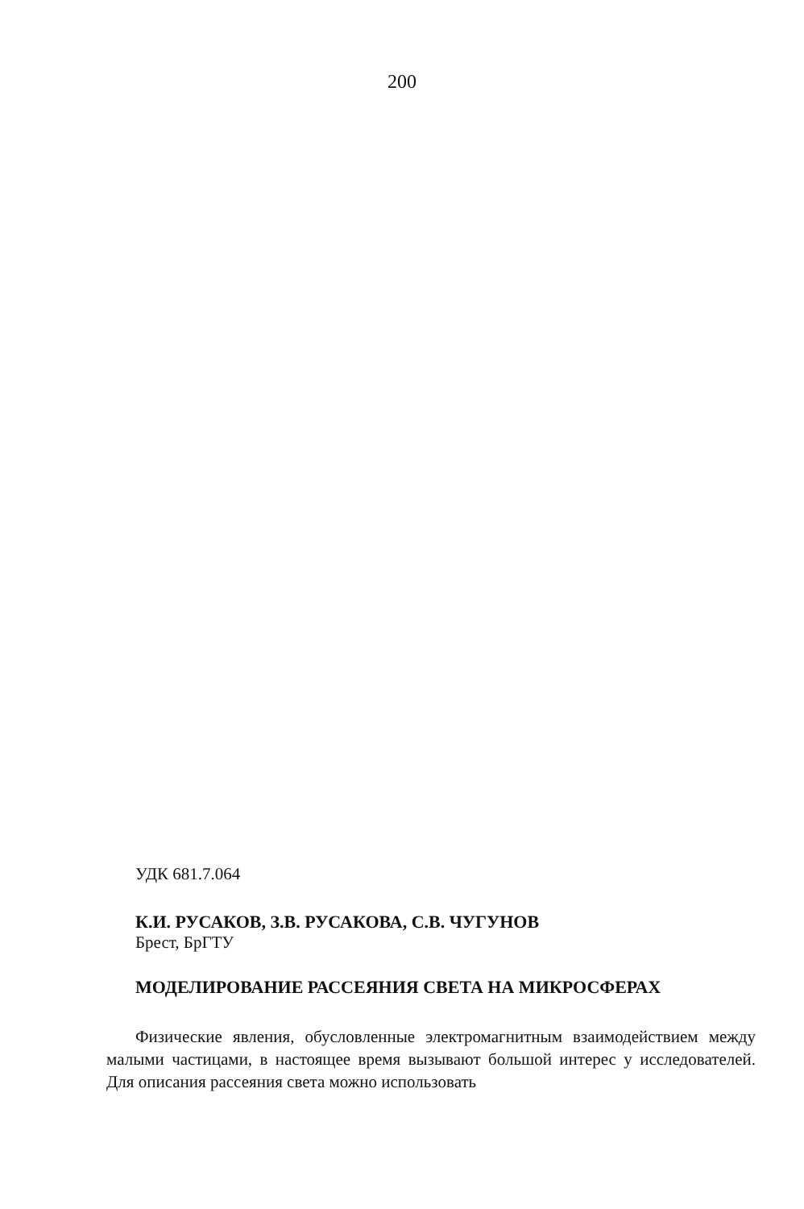200
УДК 681.7.064
К.И. РУСАКОВ, З.В. РУСАКОВА, С.В. ЧУГУНОВ
Брест, БрГТУ
МОДЕЛИРОВАНИЕ РАССЕЯНИЯ СВЕТА НА МИКРОСФЕРАХ
Физические явления, обусловленные электромагнитным взаимодействием между малыми частицами, в настоящее время вызывают большой интерес у исследователей. Для описания рассеяния света можно использовать